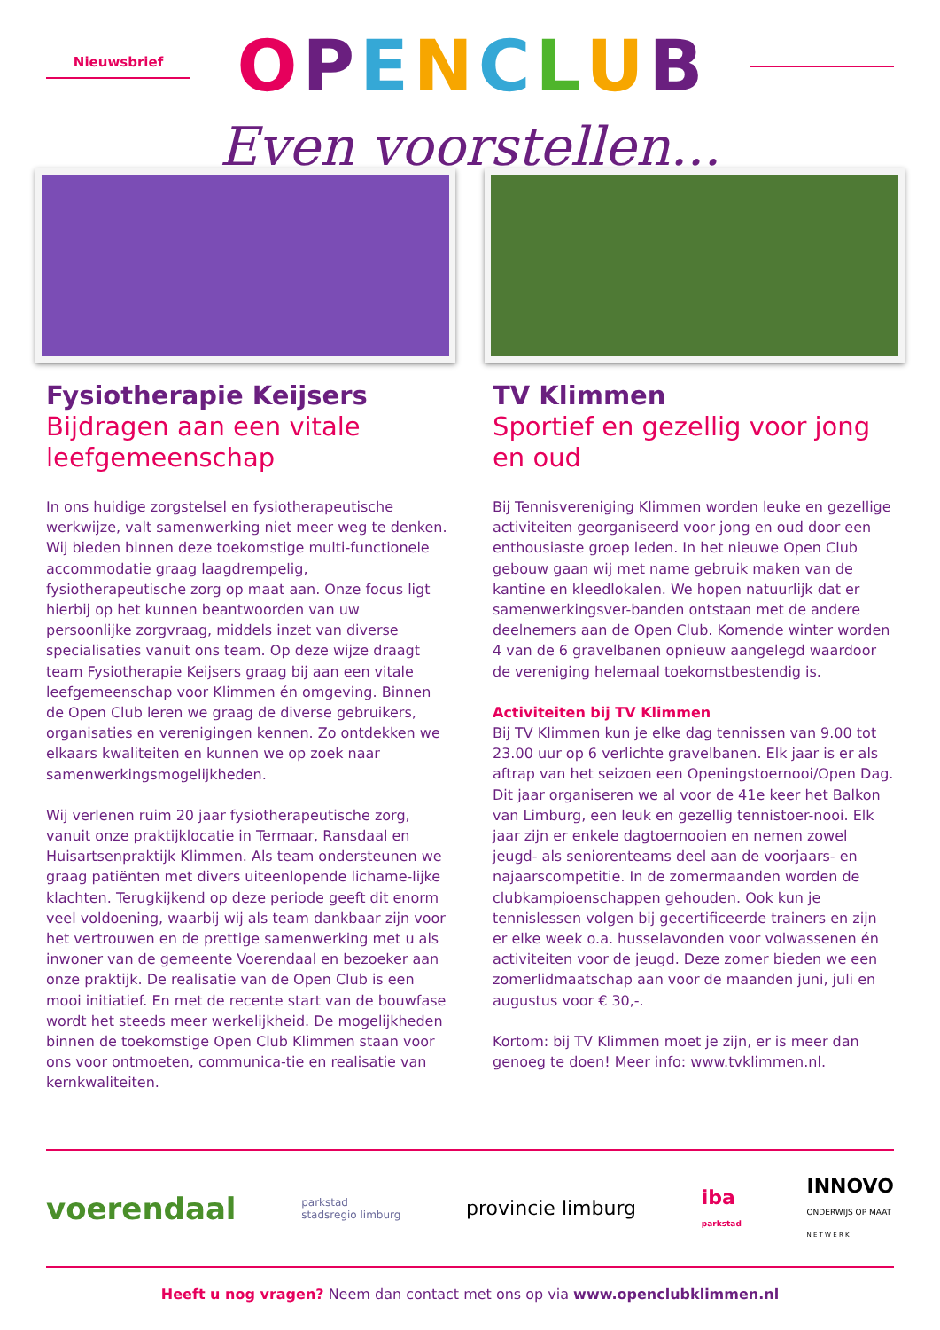Nieuwsbrief
OPENCLUB
Even voorstellen...
Fysiotherapie Keijsers
Bijdragen aan een vitale leefgemeenschap
In ons huidige zorgstelsel en fysiotherapeutische werkwijze, valt samenwerking niet meer weg te denken. Wij bieden binnen deze toekomstige multi-functionele accommodatie graag laagdrempelig, fysiotherapeutische zorg op maat aan. Onze focus ligt hierbij op het kunnen beantwoorden van uw persoonlijke zorgvraag, middels inzet van diverse specialisaties vanuit ons team. Op deze wijze draagt team Fysiotherapie Keijsers graag bij aan een vitale leefgemeenschap voor Klimmen én omgeving. Binnen de Open Club leren we graag de diverse gebruikers, organisaties en verenigingen kennen. Zo ontdekken we elkaars kwaliteiten en kunnen we op zoek naar samenwerkingsmogelijkheden.
Wij verlenen ruim 20 jaar fysiotherapeutische zorg, vanuit onze praktijklocatie in Termaar, Ransdaal en Huisartsenpraktijk Klimmen. Als team ondersteunen we graag patiënten met divers uiteenlopende lichame-lijke klachten. Terugkijkend op deze periode geeft dit enorm veel voldoening, waarbij wij als team dankbaar zijn voor het vertrouwen en de prettige samenwerking met u als inwoner van de gemeente Voerendaal en bezoeker aan onze praktijk. De realisatie van de Open Club is een mooi initiatief. En met de recente start van de bouwfase wordt het steeds meer werkelijkheid. De mogelijkheden binnen de toekomstige Open Club Klimmen staan voor ons voor ontmoeten, communica-tie en realisatie van kernkwaliteiten.
TV Klimmen
Sportief en gezellig voor jong en oud
Bij Tennisvereniging Klimmen worden leuke en gezellige activiteiten georganiseerd voor jong en oud door een enthousiaste groep leden. In het nieuwe Open Club gebouw gaan wij met name gebruik maken van de kantine en kleedlokalen. We hopen natuurlijk dat er samenwerkingsver-banden ontstaan met de andere deelnemers aan de Open Club. Komende winter worden 4 van de 6 gravelbanen opnieuw aangelegd waardoor de vereniging helemaal toekomstbestendig is.
Activiteiten bij TV Klimmen
Bij TV Klimmen kun je elke dag tennissen van 9.00 tot 23.00 uur op 6 verlichte gravelbanen. Elk jaar is er als aftrap van het seizoen een Openingstoernooi/Open Dag. Dit jaar organiseren we al voor de 41e keer het Balkon van Limburg, een leuk en gezellig tennistoer-nooi. Elk jaar zijn er enkele dagtoernooien en nemen zowel jeugd- als seniorenteams deel aan de voorjaars- en najaarscompetitie. In de zomermaanden worden de clubkampioenschappen gehouden. Ook kun je tennislessen volgen bij gecertificeerde trainers en zijn er elke week o.a. husselavonden voor volwassenen én activiteiten voor de jeugd. Deze zomer bieden we een zomerlidmaatschap aan voor de maanden juni, juli en augustus voor € 30,-.
Kortom: bij TV Klimmen moet je zijn, er is meer dan genoeg te doen! Meer info: www.tvklimmen.nl.
voerendaal parkstad
stadsregio limburg provincie limburg iba
parkstad INNOVO
ONDERWIJS OP MAAT
N E T W E R K
Heeft u nog vragen? Neem dan contact met ons op via www.openclubklimmen.nl